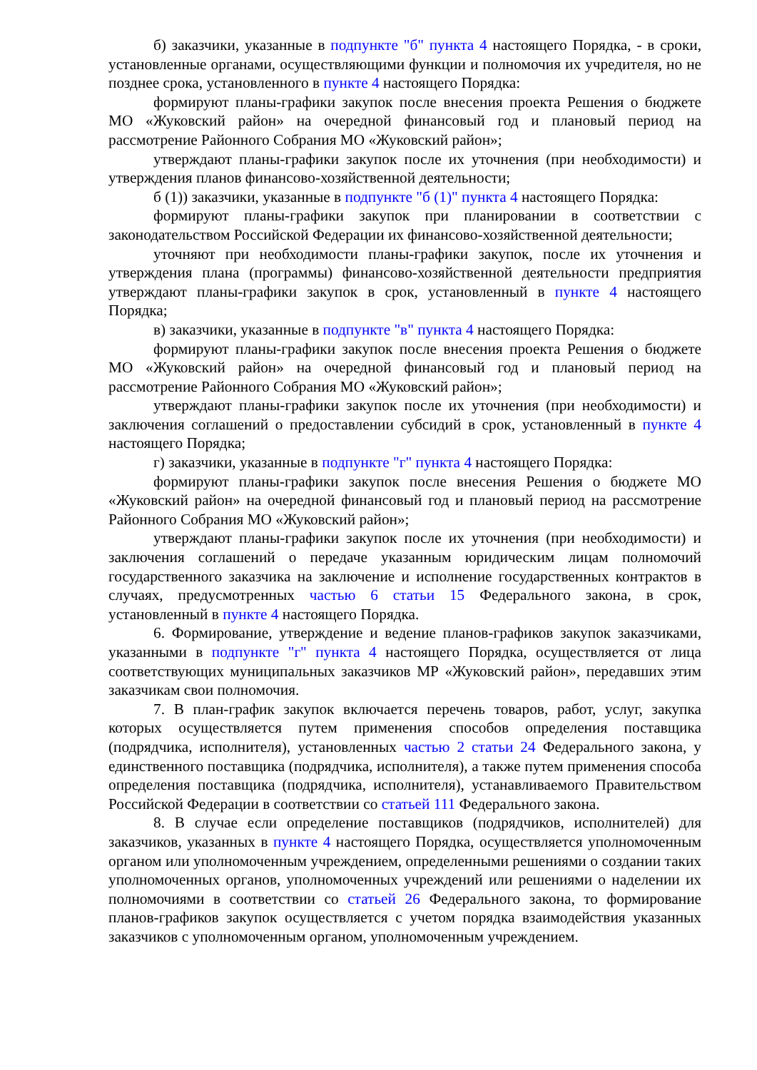б) заказчики, указанные в подпункте "б" пункта 4 настоящего Порядка, - в сроки, установленные органами, осуществляющими функции и полномочия их учредителя, но не позднее срока, установленного в пункте 4 настоящего Порядка:
формируют планы-графики закупок после внесения проекта Решения о бюджете МО «Жуковский район» на очередной финансовый год и плановый период на рассмотрение Районного Собрания МО «Жуковский район»;
утверждают планы-графики закупок после их уточнения (при необходимости) и утверждения планов финансово-хозяйственной деятельности;
б (1)) заказчики, указанные в подпункте "б (1)" пункта 4 настоящего Порядка:
формируют планы-графики закупок при планировании в соответствии с законодательством Российской Федерации их финансово-хозяйственной деятельности;
уточняют при необходимости планы-графики закупок, после их уточнения и утверждения плана (программы) финансово-хозяйственной деятельности предприятия утверждают планы-графики закупок в срок, установленный в пункте 4 настоящего Порядка;
в) заказчики, указанные в подпункте "в" пункта 4 настоящего Порядка:
формируют планы-графики закупок после внесения проекта Решения о бюджете МО «Жуковский район» на очередной финансовый год и плановый период на рассмотрение Районного Собрания МО «Жуковский район»;
утверждают планы-графики закупок после их уточнения (при необходимости) и заключения соглашений о предоставлении субсидий в срок, установленный в пункте 4 настоящего Порядка;
г) заказчики, указанные в подпункте "г" пункта 4 настоящего Порядка:
формируют планы-графики закупок после внесения Решения о бюджете МО «Жуковский район» на очередной финансовый год и плановый период на рассмотрение Районного Собрания МО «Жуковский район»;
утверждают планы-графики закупок после их уточнения (при необходимости) и заключения соглашений о передаче указанным юридическим лицам полномочий государственного заказчика на заключение и исполнение государственных контрактов в случаях, предусмотренных частью 6 статьи 15 Федерального закона, в срок, установленный в пункте 4 настоящего Порядка.
6. Формирование, утверждение и ведение планов-графиков закупок заказчиками, указанными в подпункте "г" пункта 4 настоящего Порядка, осуществляется от лица соответствующих муниципальных заказчиков МР «Жуковский район», передавших этим заказчикам свои полномочия.
7. В план-график закупок включается перечень товаров, работ, услуг, закупка которых осуществляется путем применения способов определения поставщика (подрядчика, исполнителя), установленных частью 2 статьи 24 Федерального закона, у единственного поставщика (подрядчика, исполнителя), а также путем применения способа определения поставщика (подрядчика, исполнителя), устанавливаемого Правительством Российской Федерации в соответствии со статьей 111 Федерального закона.
8. В случае если определение поставщиков (подрядчиков, исполнителей) для заказчиков, указанных в пункте 4 настоящего Порядка, осуществляется уполномоченным органом или уполномоченным учреждением, определенными решениями о создании таких уполномоченных органов, уполномоченных учреждений или решениями о наделении их полномочиями в соответствии со статьей 26 Федерального закона, то формирование планов-графиков закупок осуществляется с учетом порядка взаимодействия указанных заказчиков с уполномоченным органом, уполномоченным учреждением.